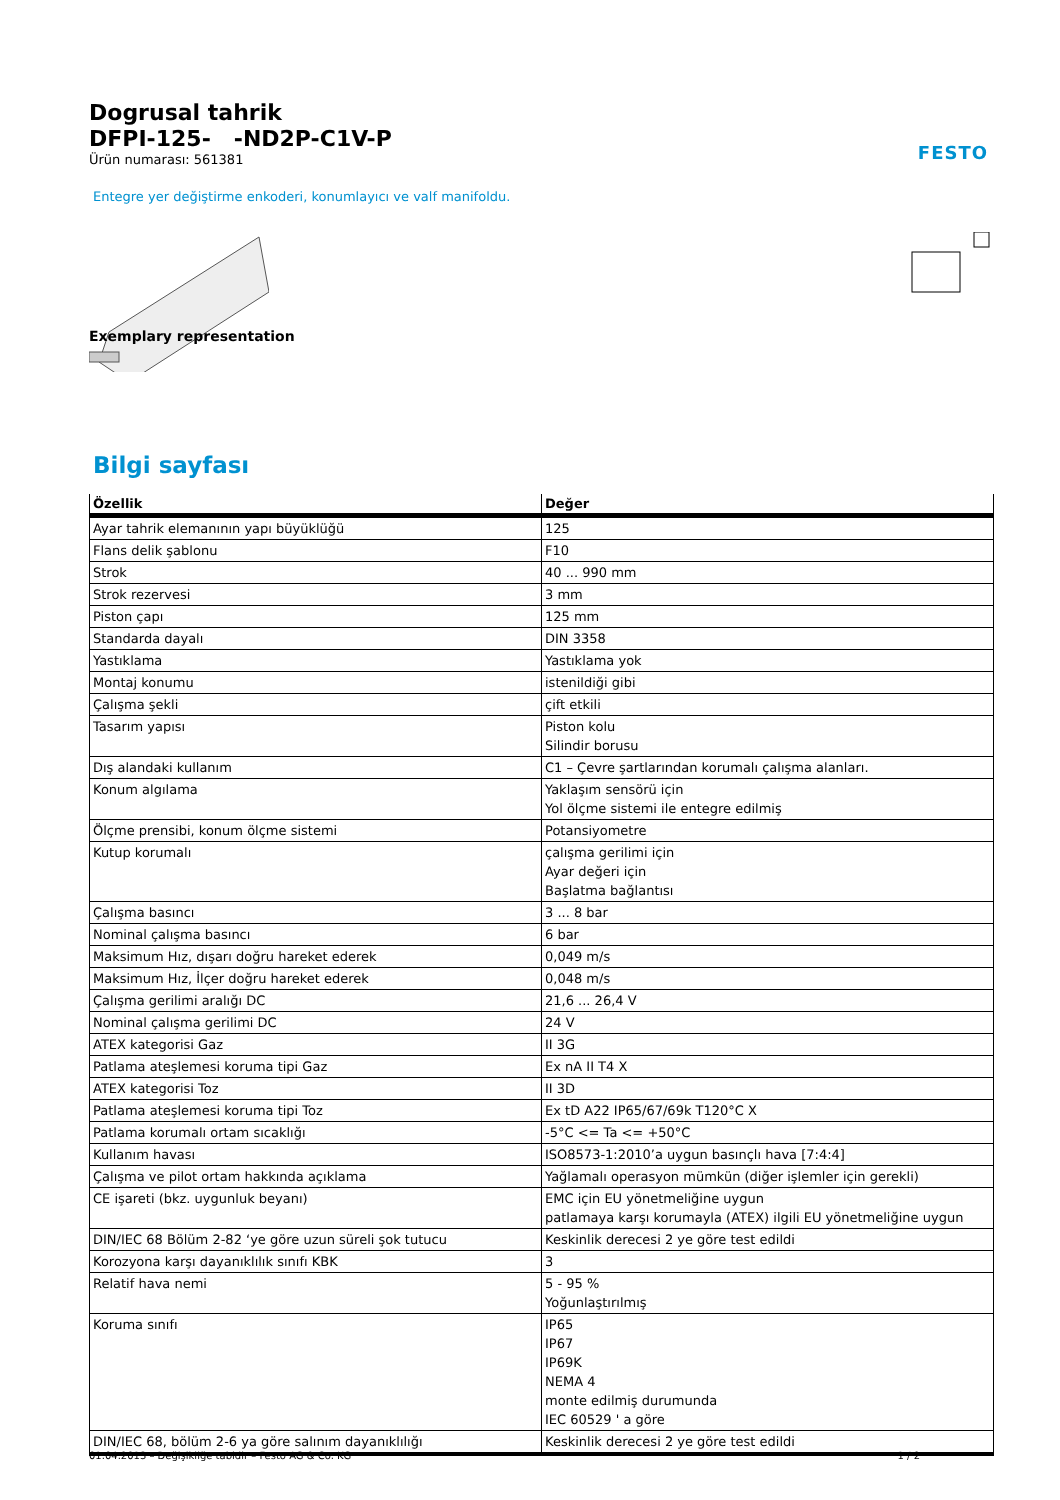FESTO
Dogrusal tahrik
DFPI-125- -ND2P-C1V-P
Ürün numarası: 561381
Entegre yer değiştirme enkoderi, konumlayıcı ve valf manifoldu.
Exemplary representation
Bilgi sayfası
| Özellik | Değer |
| --- | --- |
| Ayar tahrik elemanının yapı büyüklüğü | 125 |
| Flans delik şablonu | F10 |
| Strok | 40 ... 990 mm |
| Strok rezervesi | 3 mm |
| Piston çapı | 125 mm |
| Standarda dayalı | DIN 3358 |
| Yastıklama | Yastıklama yok |
| Montaj konumu | istenildiği gibi |
| Çalışma şekli | çift etkili |
| Tasarım yapısı | Piston kolu Silindir borusu |
| Dış alandaki kullanım | C1 – Çevre şartlarından korumalı çalışma alanları. |
| Konum algılama | Yaklaşım sensörü için Yol ölçme sistemi ile entegre edilmiş |
| Ölçme prensibi, konum ölçme sistemi | Potansiyometre |
| Kutup korumalı | çalışma gerilimi için Ayar değeri için Başlatma bağlantısı |
| Çalışma basıncı | 3 ... 8 bar |
| Nominal çalışma basıncı | 6 bar |
| Maksimum Hız, dışarı doğru hareket ederek | 0,049 m/s |
| Maksimum Hız, İlçer doğru hareket ederek | 0,048 m/s |
| Çalışma gerilimi aralığı DC | 21,6 ... 26,4 V |
| Nominal çalışma gerilimi DC | 24 V |
| ATEX kategorisi Gaz | II 3G |
| Patlama ateşlemesi koruma tipi Gaz | Ex nA II T4 X |
| ATEX kategorisi Toz | II 3D |
| Patlama ateşlemesi koruma tipi Toz | Ex tD A22 IP65/67/69k T120°C X |
| Patlama korumalı ortam sıcaklığı | -5°C <= Ta <= +50°C |
| Kullanım havası | ISO8573-1:2010’a uygun basınçlı hava [7:4:4] |
| Çalışma ve pilot ortam hakkında açıklama | Yağlamalı operasyon mümkün (diğer işlemler için gerekli) |
| CE işareti (bkz. uygunluk beyanı) | EMC için EU yönetmeliğine uygun patlamaya karşı korumayla (ATEX) ilgili EU yönetmeliğine uygun |
| DIN/IEC 68 Bölüm 2-82 ‘ye göre uzun süreli şok tutucu | Keskinlik derecesi 2 ye göre test edildi |
| Korozyona karşı dayanıklılık sınıfı KBK | 3 |
| Relatif hava nemi | 5 - 95 % Yoğunlaştırılmış |
| Koruma sınıfı | IP65 IP67 IP69K NEMA 4 monte edilmiş durumunda IEC 60529 ' a göre |
| DIN/IEC 68, bölüm 2-6 ya göre salınım dayanıklılığı | Keskinlik derecesi 2 ye göre test edildi |
01.04.2013 – Değişikliğe tabidir – Festo AG & Co. KG 1 / 2